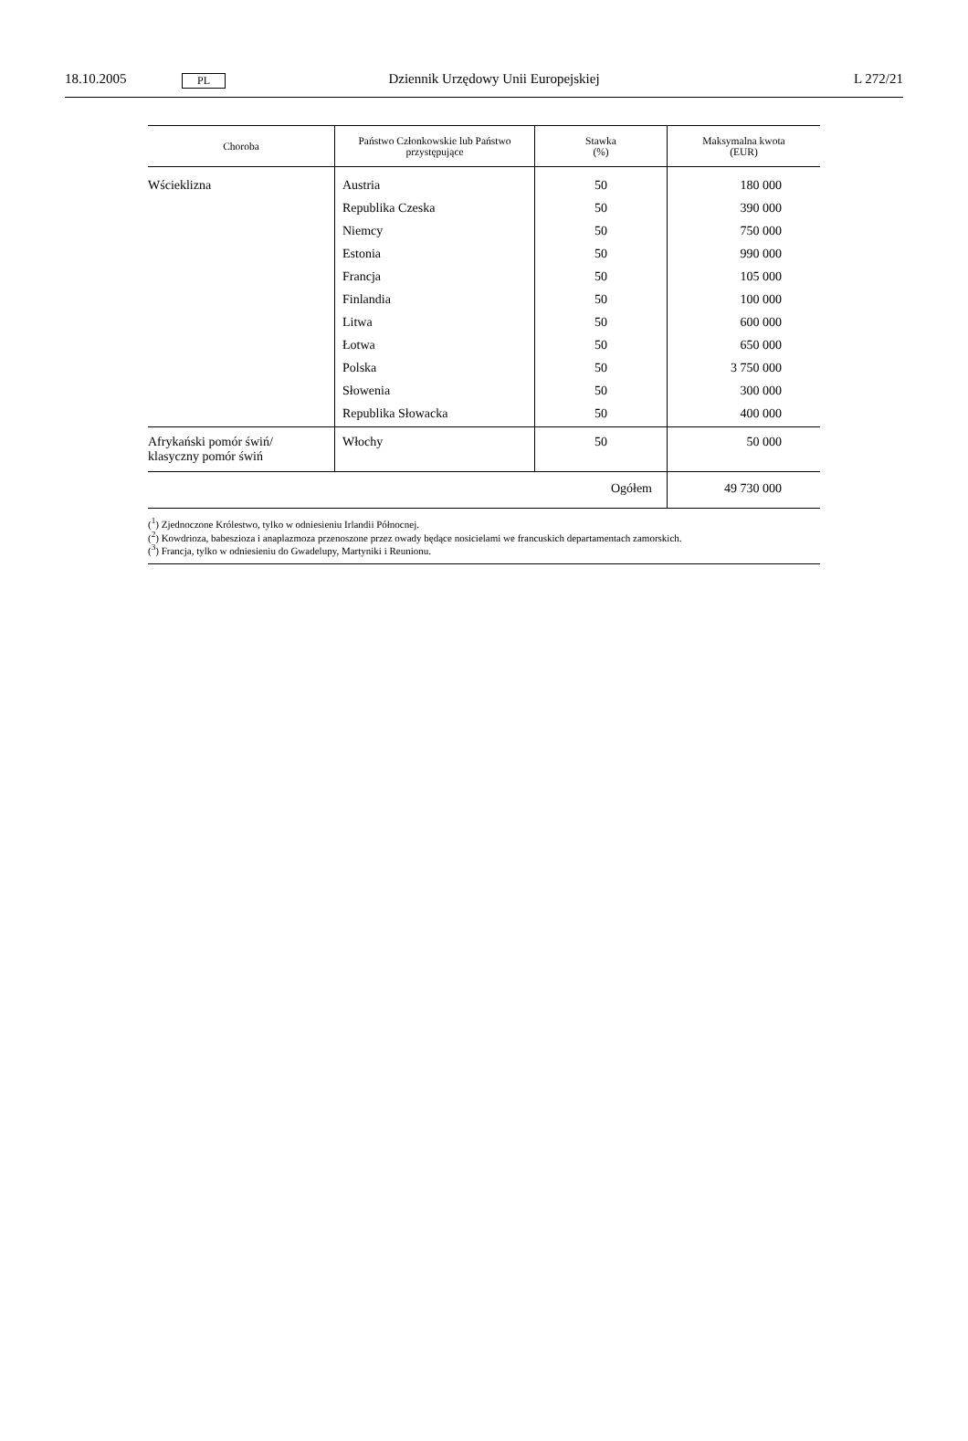18.10.2005 PL Dziennik Urzędowy Unii Europejskiej L 272/21
| Choroba | Państwo Członkowskie lub Państwo przystępujące | Stawka (%) | Maksymalna kwota (EUR) |
| --- | --- | --- | --- |
| Wścieklizna | Austria | 50 | 180 000 |
| | Republika Czeska | 50 | 390 000 |
| | Niemcy | 50 | 750 000 |
| | Estonia | 50 | 990 000 |
| | Francja | 50 | 105 000 |
| | Finlandia | 50 | 100 000 |
| | Litwa | 50 | 600 000 |
| | Łotwa | 50 | 650 000 |
| | Polska | 50 | 3 750 000 |
| | Słowenia | 50 | 300 000 |
| | Republika Słowacka | 50 | 400 000 |
| Afrykański pomór świń/ klasyczny pomór świń | Włochy | 50 | 50 000 |
| Ogółem | | | 49 730 000 |
(<sup>1</sup>) Zjednoczone Królestwo, tylko w odniesieniu Irlandii Północnej.
(<sup>2</sup>) Kowdrioza, babeszioza i anaplazmoza przenoszone przez owady będące nosicielami we francuskich departamentach zamorskich.
(<sup>3</sup>) Francja, tylko w odniesieniu do Gwadelupy, Martyniki i Reunionu.